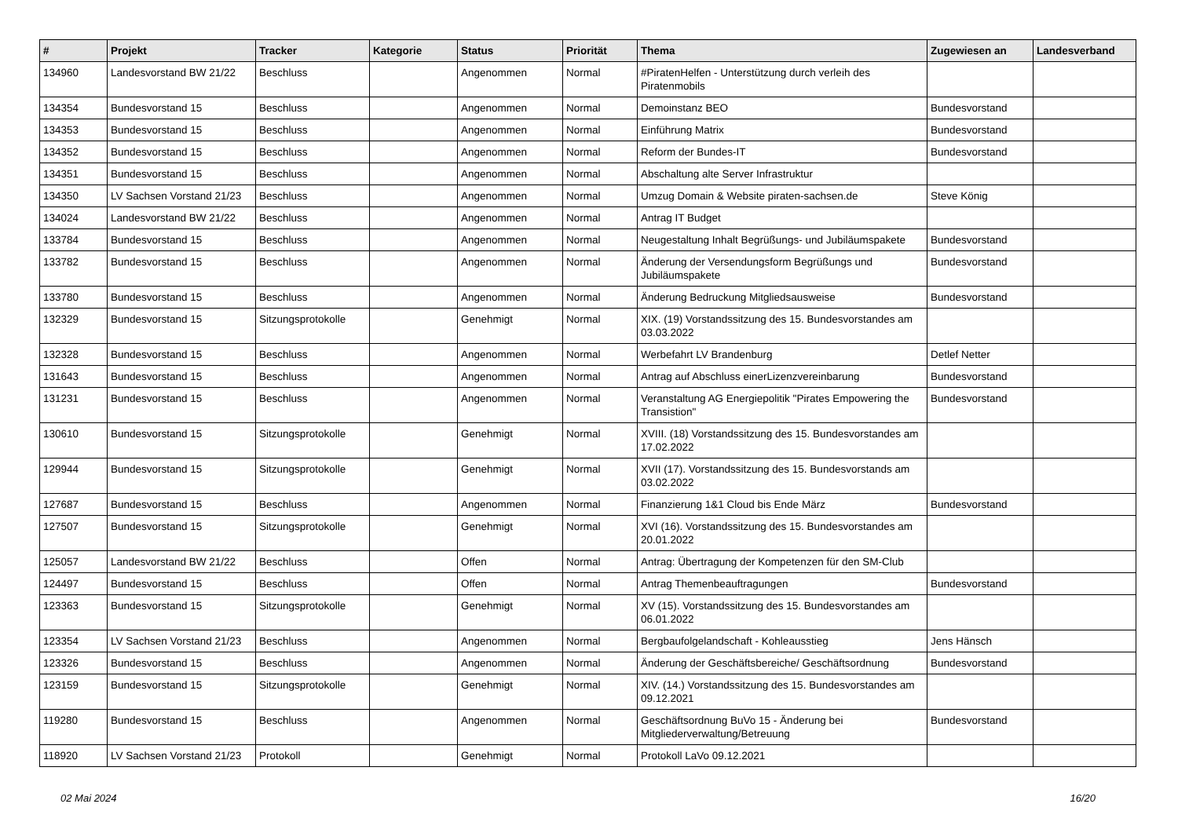| # | Projekt | Tracker | Kategorie | Status | Priorität | Thema | Zugewiesen an | Landesverband |
| --- | --- | --- | --- | --- | --- | --- | --- | --- |
| 134960 | Landesvorstand BW 21/22 | Beschluss | | Angenommen | Normal | #PiratenHelfen - Unterstützung durch verleih des Piratenmobils | | |
| 134354 | Bundesvorstand 15 | Beschluss | | Angenommen | Normal | Demoinstanz BEO | Bundesvorstand | |
| 134353 | Bundesvorstand 15 | Beschluss | | Angenommen | Normal | Einführung Matrix | Bundesvorstand | |
| 134352 | Bundesvorstand 15 | Beschluss | | Angenommen | Normal | Reform der Bundes-IT | Bundesvorstand | |
| 134351 | Bundesvorstand 15 | Beschluss | | Angenommen | Normal | Abschaltung alte Server Infrastruktur | | |
| 134350 | LV Sachsen Vorstand 21/23 | Beschluss | | Angenommen | Normal | Umzug Domain & Website piraten-sachsen.de | Steve König | |
| 134024 | Landesvorstand BW 21/22 | Beschluss | | Angenommen | Normal | Antrag IT Budget | | |
| 133784 | Bundesvorstand 15 | Beschluss | | Angenommen | Normal | Neugestaltung Inhalt Begrüßungs- und Jubiläumspakete | Bundesvorstand | |
| 133782 | Bundesvorstand 15 | Beschluss | | Angenommen | Normal | Änderung der Versendungsform Begrüßungs und Jubiläumspakete | Bundesvorstand | |
| 133780 | Bundesvorstand 15 | Beschluss | | Angenommen | Normal | Änderung Bedruckung Mitgliedsausweise | Bundesvorstand | |
| 132329 | Bundesvorstand 15 | Sitzungsprotokolle | | Genehmigt | Normal | XIX. (19) Vorstandssitzung des 15. Bundesvorstandes am 03.03.2022 | | |
| 132328 | Bundesvorstand 15 | Beschluss | | Angenommen | Normal | Werbefahrt LV Brandenburg | Detlef Netter | |
| 131643 | Bundesvorstand 15 | Beschluss | | Angenommen | Normal | Antrag auf Abschluss einerLizenzvereinbarung | Bundesvorstand | |
| 131231 | Bundesvorstand 15 | Beschluss | | Angenommen | Normal | Veranstaltung AG Energiepolitik "Pirates Empowering the Transistion" | Bundesvorstand | |
| 130610 | Bundesvorstand 15 | Sitzungsprotokolle | | Genehmigt | Normal | XVIII. (18) Vorstandssitzung des 15. Bundesvorstandes am 17.02.2022 | | |
| 129944 | Bundesvorstand 15 | Sitzungsprotokolle | | Genehmigt | Normal | XVII (17). Vorstandssitzung des 15. Bundesvorstands am 03.02.2022 | | |
| 127687 | Bundesvorstand 15 | Beschluss | | Angenommen | Normal | Finanzierung 1&1 Cloud bis Ende März | Bundesvorstand | |
| 127507 | Bundesvorstand 15 | Sitzungsprotokolle | | Genehmigt | Normal | XVI (16). Vorstandssitzung des 15. Bundesvorstandes am 20.01.2022 | | |
| 125057 | Landesvorstand BW 21/22 | Beschluss | | Offen | Normal | Antrag: Übertragung der Kompetenzen für den SM-Club | | |
| 124497 | Bundesvorstand 15 | Beschluss | | Offen | Normal | Antrag Themenbeauftragungen | Bundesvorstand | |
| 123363 | Bundesvorstand 15 | Sitzungsprotokolle | | Genehmigt | Normal | XV (15). Vorstandssitzung des 15. Bundesvorstandes am 06.01.2022 | | |
| 123354 | LV Sachsen Vorstand 21/23 | Beschluss | | Angenommen | Normal | Bergbaufolgelandschaft - Kohleausstieg | Jens Hänsch | |
| 123326 | Bundesvorstand 15 | Beschluss | | Angenommen | Normal | Änderung der Geschäftsbereiche/ Geschäftsordnung | Bundesvorstand | |
| 123159 | Bundesvorstand 15 | Sitzungsprotokolle | | Genehmigt | Normal | XIV. (14.) Vorstandssitzung des 15. Bundesvorstandes am 09.12.2021 | | |
| 119280 | Bundesvorstand 15 | Beschluss | | Angenommen | Normal | Geschäftsordnung BuVo 15 - Änderung bei Mitgliederverwaltung/Betreuung | Bundesvorstand | |
| 118920 | LV Sachsen Vorstand 21/23 | Protokoll | | Genehmigt | Normal | Protokoll LaVo 09.12.2021 | | |
02 Mai 2024 16/20